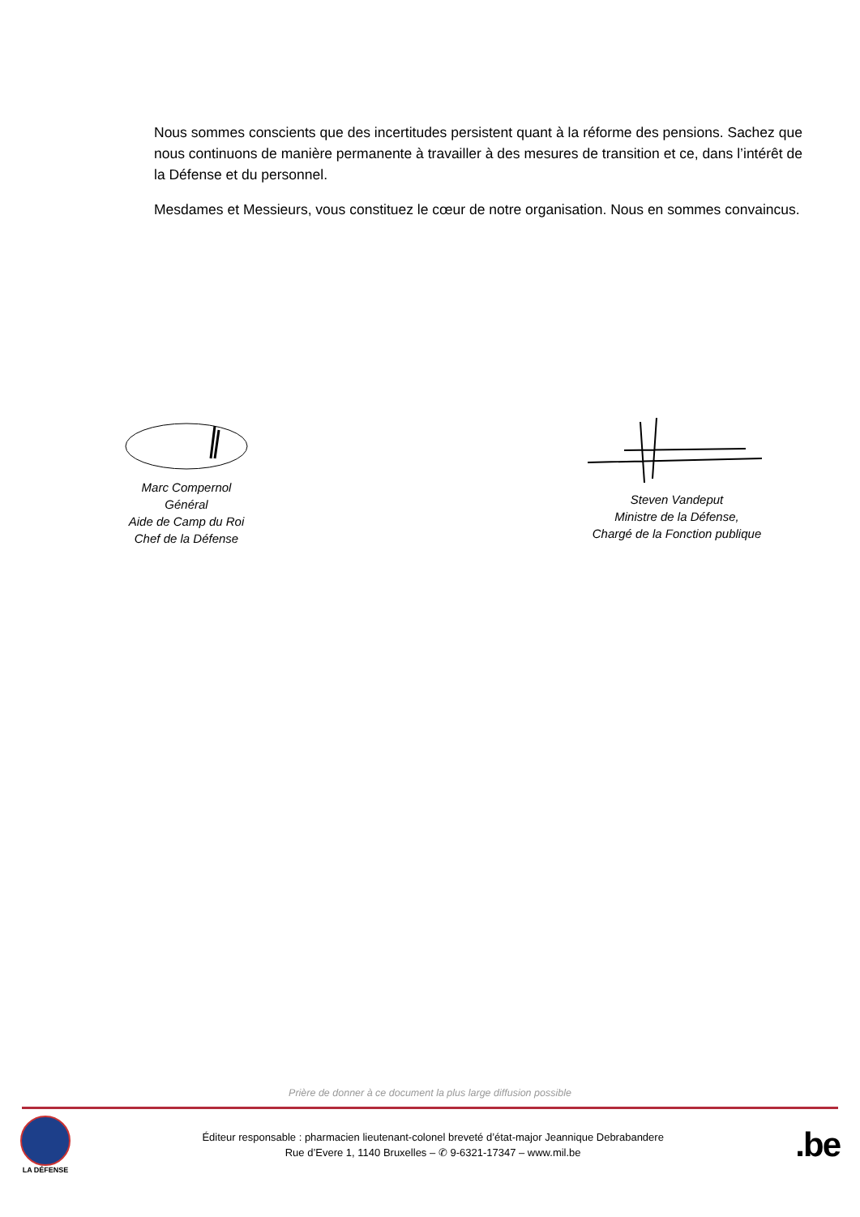Nous sommes conscients que des incertitudes persistent quant à la réforme des pensions. Sachez que nous continuons de manière permanente à travailler à des mesures de transition et ce, dans l’intérêt de la Défense et du personnel.
Mesdames et Messieurs, vous constituez le cœur de notre organisation. Nous en sommes convaincus.
Marc Compernol
Général
Aide de Camp du Roi
Chef de la Défense
Steven Vandeput
Ministre de la Défense,
Chargé de la Fonction publique
Prière de donner à ce document la plus large diffusion possible
LA DÉFENSE
Éditeur responsable : pharmacien lieutenant-colonel breveté d’état-major Jeannique Debrabandere
Rue d’Evere 1, 1140 Bruxelles – ✆ 9-6321-17347 – www.mil.be
.be